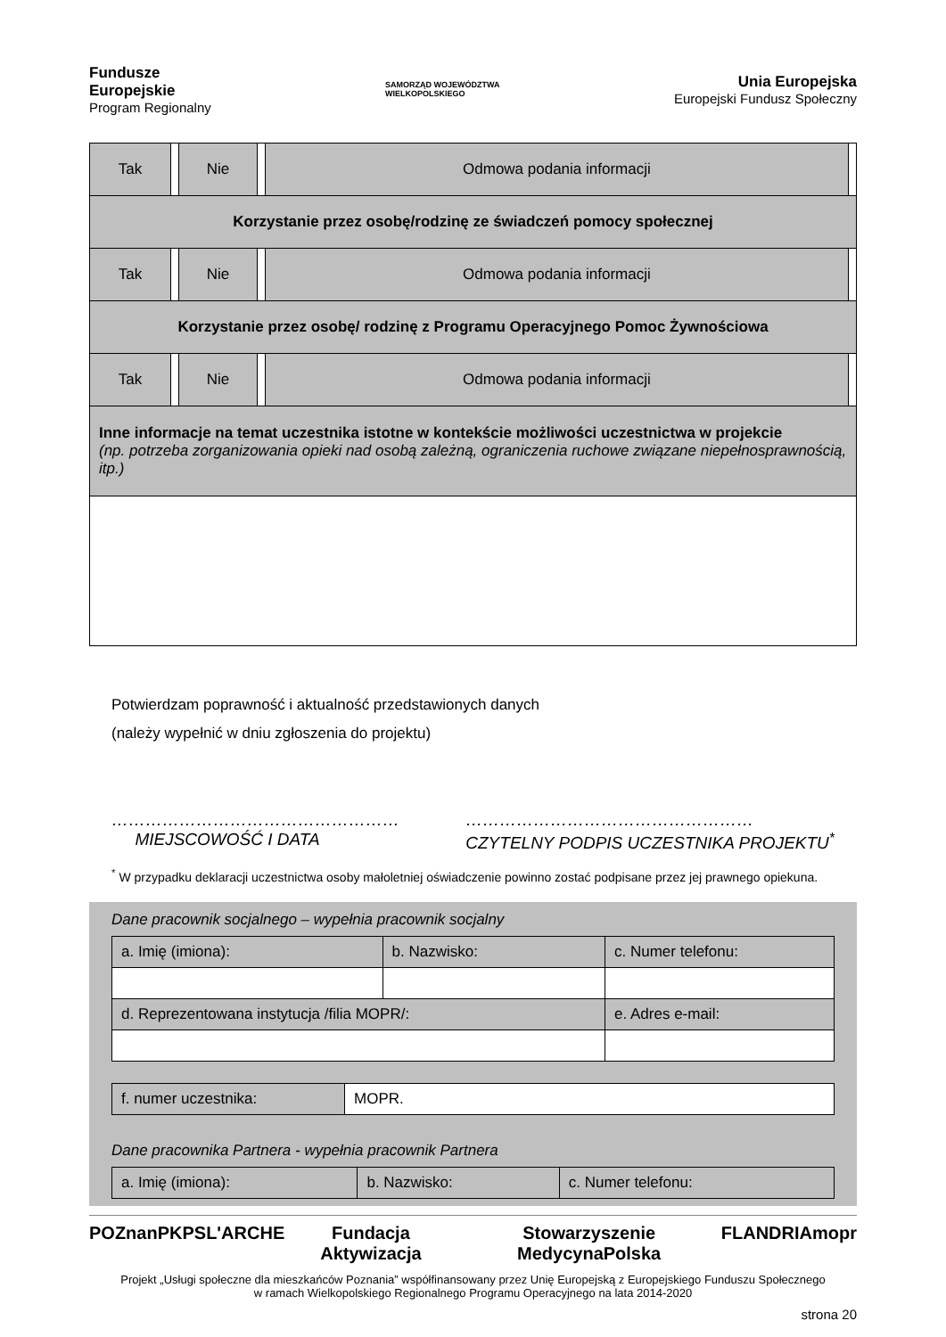Fundusze
Europejskie
Program Regionalny
SAMORZĄD WOJEWÓDZTWA
WIELKOPOLSKIEGO
Unia Europejska
Europejski Fundusz Społeczny
| Tak | | Nie | | Odmowa podania informacji | |
| Korzystanie przez osobę/rodzinę ze świadczeń pomocy społecznej | | | | | |
| Tak | | Nie | | Odmowa podania informacji | |
| Korzystanie przez osobę/ rodzinę z Programu Operacyjnego Pomoc Żywnościowa | | | | | |
| Tak | | Nie | | Odmowa podania informacji | |
| Inne informacje na temat uczestnika istotne w kontekście możliwości uczestnictwa w projekcie (np. potrzeba zorganizowania opieki nad osobą zależną, ograniczenia ruchowe związane niepełnosprawnością, itp.) | | | | | |
Potwierdzam poprawność i aktualność przedstawionych danych
(należy wypełnić w dniu zgłoszenia do projektu)
……………………………………………
MIEJSCOWOŚĆ I DATA
……………………………………………
CZYTELNY PODPIS UCZESTNIKA PROJEKTU<sup>*</sup>
<sup>*</sup> W przypadku deklaracji uczestnictwa osoby małoletniej oświadczenie powinno zostać podpisane przez jej prawnego opiekuna.
Dane pracownik socjalnego – wypełnia pracownik socjalny
| a. Imię (imiona): | b. Nazwisko: | c. Numer telefonu: |
| d. Reprezentowana instytucja /filia MOPR/: | | e. Adres e-mail: |
| f. numer uczestnika: | MOPR. |
Dane pracownika Partnera - wypełnia pracownik Partnera
| a. Imię (imiona): | b. Nazwisko: | c. Numer telefonu: |
POZnan PKPS L'ARCHE Fundacja Aktywizacja Stowarzyszenie MedycynaPolska FLANDRIA mopr
Projekt „Usługi społeczne dla mieszkańców Poznania” współfinansowany przez Unię Europejską z Europejskiego Funduszu Społecznego
w ramach Wielkopolskiego Regionalnego Programu Operacyjnego na lata 2014-2020
strona 20